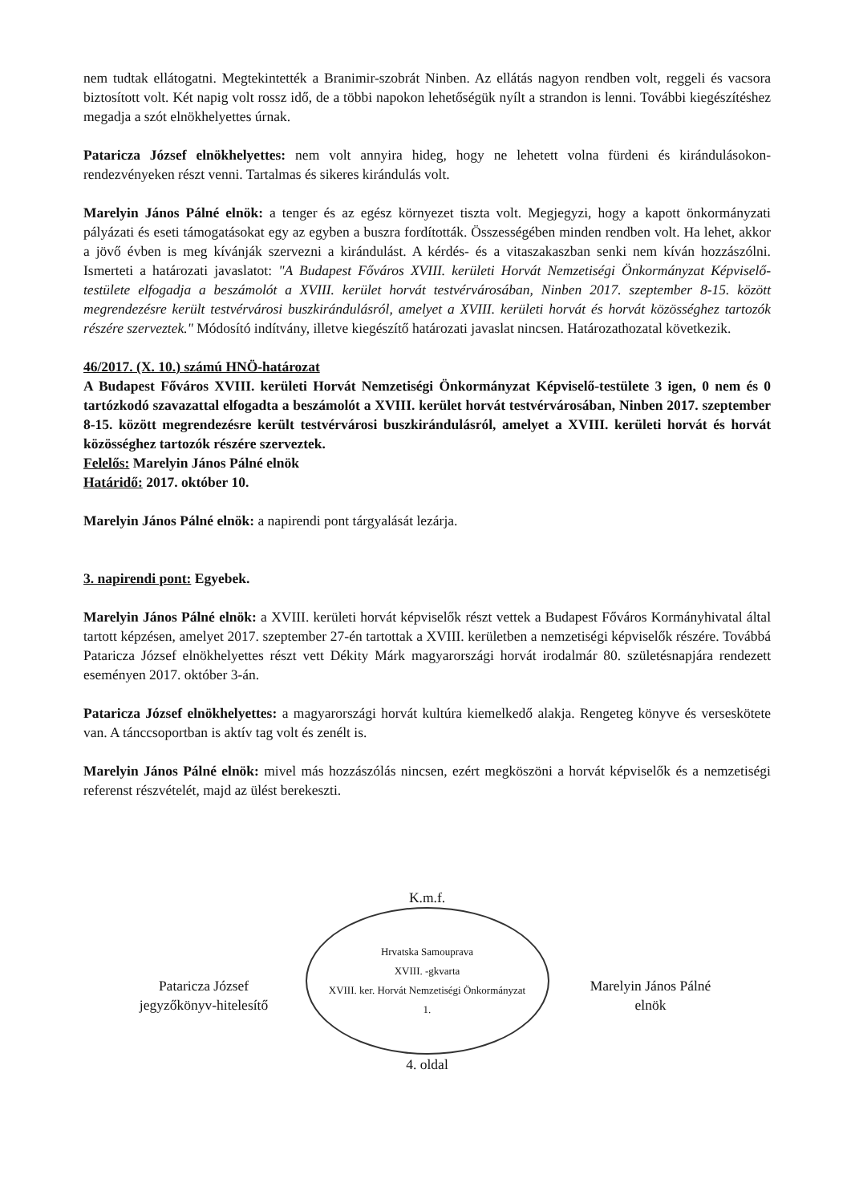nem tudtak ellátogatni. Megtekintették a Branimir-szobrát Ninben. Az ellátás nagyon rendben volt, reggeli és vacsora biztosított volt. Két napig volt rossz idő, de a többi napokon lehetőségük nyílt a strandon is lenni. További kiegészítéshez megadja a szót elnökhelyettes úrnak.
Pataricza József elnökhelyettes: nem volt annyira hideg, hogy ne lehetett volna fürdeni és kirándulásokon-rendezvényeken részt venni. Tartalmas és sikeres kirándulás volt.
Marelyin János Pálné elnök: a tenger és az egész környezet tiszta volt. Megjegyzi, hogy a kapott önkormányzati pályázati és eseti támogatásokat egy az egyben a buszra fordították. Összességében minden rendben volt. Ha lehet, akkor a jövő évben is meg kívánják szervezni a kirándulást. A kérdés- és a vitaszakaszban senki nem kíván hozzászólni. Ismerteti a határozati javaslatot: "A Budapest Főváros XVIII. kerületi Horvát Nemzetiségi Önkormányzat Képviselő-testülete elfogadja a beszámolót a XVIII. kerület horvát testvérvárosában, Ninben 2017. szeptember 8-15. között megrendezésre került testvérvárosi buszkirándulásról, amelyet a XVIII. kerületi horvát és horvát közösséghez tartozók részére szerveztek." Módosító indítvány, illetve kiegészítő határozati javaslat nincsen. Határozathozatal következik.
46/2017. (X. 10.) számú HNÖ-határozat
A Budapest Főváros XVIII. kerületi Horvát Nemzetiségi Önkormányzat Képviselő-testülete 3 igen, 0 nem és 0 tartózkodó szavazattal elfogadta a beszámolót a XVIII. kerület horvát testvérvárosában, Ninben 2017. szeptember 8-15. között megrendezésre került testvérvárosi buszkirándulásról, amelyet a XVIII. kerületi horvát és horvát közösséghez tartozók részére szerveztek.
Felelős: Marelyin János Pálné elnök
Határidő: 2017. október 10.
Marelyin János Pálné elnök: a napirendi pont tárgyalását lezárja.
3. napirendi pont: Egyebek.
Marelyin János Pálné elnök: a XVIII. kerületi horvát képviselők részt vettek a Budapest Főváros Kormányhivatal által tartott képzésen, amelyet 2017. szeptember 27-én tartottak a XVIII. kerületben a nemzetiségi képviselők részére. Továbbá Pataricza József elnökhelyettes részt vett Dékity Márk magyarországi horvát irodalmár 80. születésnapjára rendezett eseményen 2017. október 3-án.
Pataricza József elnökhelyettes: a magyarországi horvát kultúra kiemelkedő alakja. Rengeteg könyve és verseskötete van. A tánccsoportban is aktív tag volt és zenélt is.
Marelyin János Pálné elnök: mivel más hozzászólás nincsen, ezért megköszöni a horvát képviselők és a nemzetiségi referenst részvételét, majd az ülést berekeszti.
Pataricza József
jegyzőkönyv-hitelesítő
K.m.f.
Hrvatska Samouprava
XVIII. -gkvarta
XVIII. ker. Horvát Nemzetiségi Önkormányzat
1.
4. oldal
Marelyin János Pálné
elnök